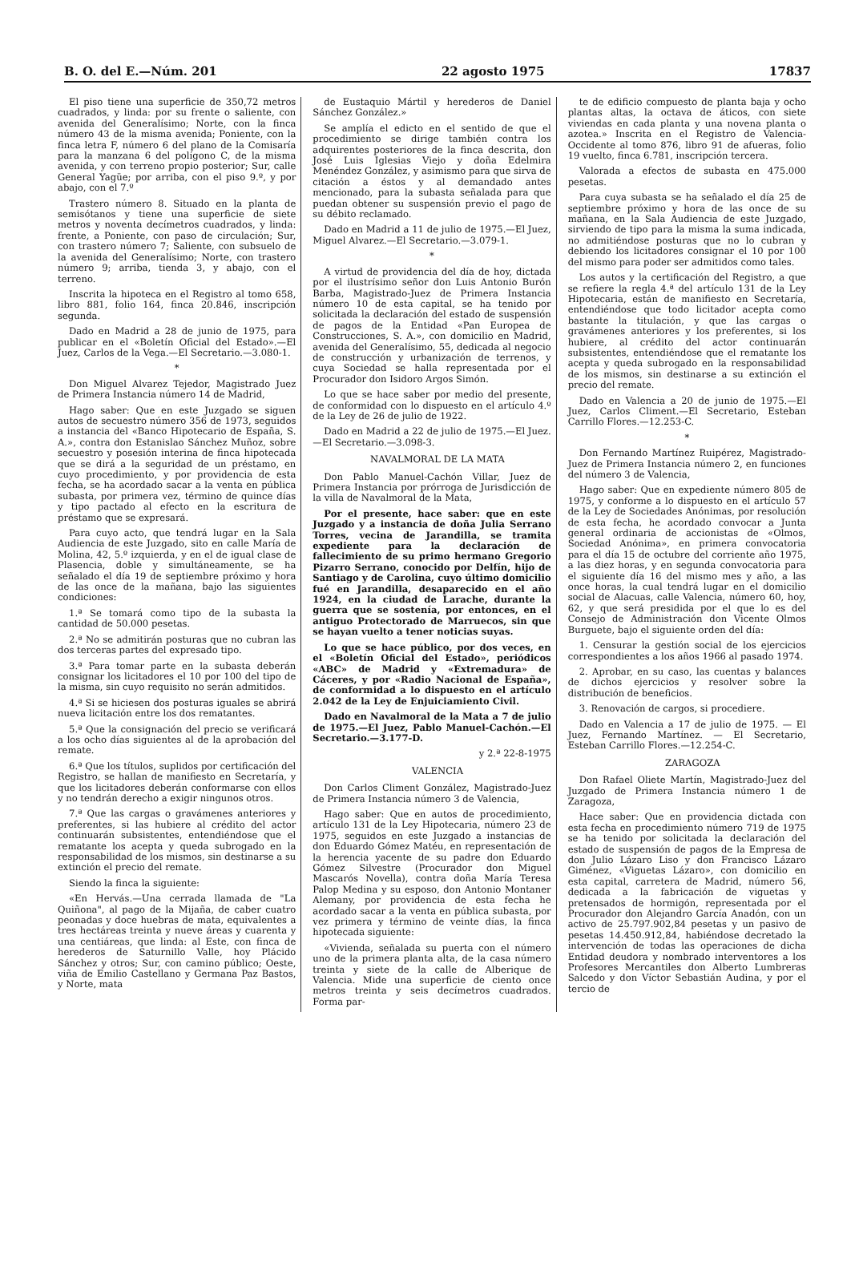B. O. del E.—Núm. 201 22 agosto 1975 17837
El piso tiene una superficie de 350,72 metros cuadrados, y linda: por su frente o saliente, con avenida del Generalísimo; Norte, con la finca número 43 de la misma avenida; Poniente, con la finca letra F, número 6 del plano de la Comisaría para la manzana 6 del polígono C, de la misma avenida, y con terreno propio posterior; Sur, calle General Yagüe; por arriba, con el piso 9.º, y por abajo, con el 7.º
Trastero número 8. Situado en la planta de semisótanos y tiene una superficie de siete metros y noventa decímetros cuadrados, y linda: frente, a Poniente, con paso de circulación; Sur, con trastero número 7; Saliente, con subsuelo de la avenida del Generalísimo; Norte, con trastero número 9; arriba, tienda 3, y abajo, con el terreno.
Inscrita la hipoteca en el Registro al tomo 658, libro 881, folio 164, finca 20.846, inscripción segunda.
Dado en Madrid a 28 de junio de 1975, para publicar en el «Boletín Oficial del Estado».—El Juez, Carlos de la Vega.—El Secretario.—3.080-1.
*
Don Miguel Alvarez Tejedor, Magistrado Juez de Primera Instancia número 14 de Madrid,
Hago saber: Que en este Juzgado se siguen autos de secuestro número 356 de 1973, seguidos a instancia del «Banco Hipotecario de España, S. A.», contra don Estanislao Sánchez Muñoz, sobre secuestro y posesión interina de finca hipotecada que se dirá a la seguridad de un préstamo, en cuyo procedimiento, y por providencia de esta fecha, se ha acordado sacar a la venta en pública subasta, por primera vez, término de quince días y tipo pactado al efecto en la escritura de préstamo que se expresará.
Para cuyo acto, que tendrá lugar en la Sala Audiencia de este Juzgado, sito en calle María de Molina, 42, 5.º izquierda, y en el de igual clase de Plasencia, doble y simultáneamente, se ha señalado el día 19 de septiembre próximo y hora de las once de la mañana, bajo las siguientes condiciones:
1.ª Se tomará como tipo de la subasta la cantidad de 50.000 pesetas.
2.ª No se admitirán posturas que no cubran las dos terceras partes del expresado tipo.
3.ª Para tomar parte en la subasta deberán consignar los licitadores el 10 por 100 del tipo de la misma, sin cuyo requisito no serán admitidos.
4.ª Si se hiciesen dos posturas iguales se abrirá nueva licitación entre los dos rematantes.
5.ª Que la consignación del precio se verificará a los ocho días siguientes al de la aprobación del remate.
6.ª Que los títulos, suplidos por certificación del Registro, se hallan de manifiesto en Secretaría, y que los licitadores deberán conformarse con ellos y no tendrán derecho a exigir ningunos otros.
7.ª Que las cargas o gravámenes anteriores y preferentes, si las hubiere al crédito del actor continuarán subsistentes, entendiéndose que el rematante los acepta y queda subrogado en la responsabilidad de los mismos, sin destinarse a su extinción el precio del remate.
Siendo la finca la siguiente:
«En Hervás.—Una cerrada llamada de "La Quiñona", al pago de la Mijaña, de caber cuatro peonadas y doce huebras de mata, equivalentes a tres hectáreas treinta y nueve áreas y cuarenta y una centiáreas, que linda: al Este, con finca de herederos de Saturnillo Valle, hoy Plácido Sánchez y otros; Sur, con camino público; Oeste, viña de Emilio Castellano y Germana Paz Bastos, y Norte, mata
de Eustaquio Mártil y herederos de Daniel Sánchez González.»
Se amplía el edicto en el sentido de que el procedimiento se dirige también contra los adquirentes posteriores de la finca descrita, don José Luis Iglesias Viejo y doña Edelmira Menéndez González, y asimismo para que sirva de citación a éstos y al demandado antes mencionado, para la subasta señalada para que puedan obtener su suspensión previo el pago de su débito reclamado.
Dado en Madrid a 11 de julio de 1975.—El Juez, Miguel Alvarez.—El Secretario.—3.079-1.
*
A virtud de providencia del día de hoy, dictada por el ilustrísimo señor don Luis Antonio Burón Barba, Magistrado-Juez de Primera Instancia número 10 de esta capital, se ha tenido por solicitada la declaración del estado de suspensión de pagos de la Entidad «Pan Europea de Construcciones, S. A.», con domicilio en Madrid, avenida del Generalísimo, 55, dedicada al negocio de construcción y urbanización de terrenos, y cuya Sociedad se halla representada por el Procurador don Isidoro Argos Simón.
Lo que se hace saber por medio del presente, de conformidad con lo dispuesto en el artículo 4.º de la Ley de 26 de julio de 1922.
Dado en Madrid a 22 de julio de 1975.—El Juez.—El Secretario.—3.098-3.
NAVALMORAL DE LA MATA
Don Pablo Manuel-Cachón Villar, Juez de Primera Instancia por prórroga de Jurisdicción de la villa de Navalmoral de la Mata,
Por el presente, hace saber: que en este Juzgado y a instancia de doña Julia Serrano Torres, vecina de Jarandilla, se tramita expediente para la declaración de fallecimiento de su primo hermano Gregorio Pizarro Serrano, conocido por Delfín, hijo de Santiago y de Carolina, cuyo último domicilio fué en Jarandilla, desaparecido en el año 1924, en la ciudad de Larache, durante la guerra que se sostenía, por entonces, en el antiguo Protectorado de Marruecos, sin que se hayan vuelto a tener noticias suyas.
Lo que se hace público, por dos veces, en el «Boletín Oficial del Estado», periódicos «ABC» de Madrid y «Extremadura» de Cáceres, y por «Radio Nacional de España», de conformidad a lo dispuesto en el artículo 2.042 de la Ley de Enjuiciamiento Civil.
Dado en Navalmoral de la Mata a 7 de julio de 1975.—El Juez, Pablo Manuel-Cachón.—El Secretario.—3.177-D.
y 2.ª 22-8-1975
VALENCIA
Don Carlos Climent González, Magistrado-Juez de Primera Instancia número 3 de Valencia,
Hago saber: Que en autos de procedimiento, artículo 131 de la Ley Hipotecaria, número 23 de 1975, seguidos en este Juzgado a instancias de don Eduardo Gómez Matéu, en representación de la herencia yacente de su padre don Eduardo Gómez Silvestre (Procurador don Miguel Mascarós Novella), contra doña María Teresa Palop Medina y su esposo, don Antonio Montaner Alemany, por providencia de esta fecha he acordado sacar a la venta en pública subasta, por vez primera y término de veinte días, la finca hipotecada siguiente:
«Vivienda, señalada su puerta con el número uno de la primera planta alta, de la casa número treinta y siete de la calle de Alberique de Valencia. Mide una superficie de ciento once metros treinta y seis decímetros cuadrados. Forma par-
te de edificio compuesto de planta baja y ocho plantas altas, la octava de áticos, con siete viviendas en cada planta y una novena planta o azotea.» Inscrita en el Registro de Valencia-Occidente al tomo 876, libro 91 de afueras, folio 19 vuelto, finca 6.781, inscripción tercera.
Valorada a efectos de subasta en 475.000 pesetas.
Para cuya subasta se ha señalado el día 25 de septiembre próximo y hora de las once de su mañana, en la Sala Audiencia de este Juzgado, sirviendo de tipo para la misma la suma indicada, no admitiéndose posturas que no lo cubran y debiendo los licitadores consignar el 10 por 100 del mismo para poder ser admitidos como tales.
Los autos y la certificación del Registro, a que se refiere la regla 4.ª del artículo 131 de la Ley Hipotecaria, están de manifiesto en Secretaría, entendiéndose que todo licitador acepta como bastante la titulación, y que las cargas o gravámenes anteriores y los preferentes, si los hubiere, al crédito del actor continuarán subsistentes, entendiéndose que el rematante los acepta y queda subrogado en la responsabilidad de los mismos, sin destinarse a su extinción el precio del remate.
Dado en Valencia a 20 de junio de 1975.—El Juez, Carlos Climent.—El Secretario, Esteban Carrillo Flores.—12.253-C.
*
Don Fernando Martínez Ruipérez, Magistrado-Juez de Primera Instancia número 2, en funciones del número 3 de Valencia,
Hago saber: Que en expediente número 805 de 1975, y conforme a lo dispuesto en el artículo 57 de la Ley de Sociedades Anónimas, por resolución de esta fecha, he acordado convocar a Junta general ordinaria de accionistas de «Olmos, Sociedad Anónima», en primera convocatoria para el día 15 de octubre del corriente año 1975, a las diez horas, y en segunda convocatoria para el siguiente día 16 del mismo mes y año, a las once horas, la cual tendrá lugar en el domicilio social de Alacuas, calle Valencia, número 60, hoy, 62, y que será presidida por el que lo es del Consejo de Administración don Vicente Olmos Burguete, bajo el siguiente orden del día:
1. Censurar la gestión social de los ejercicios correspondientes a los años 1966 al pasado 1974.
2. Aprobar, en su caso, las cuentas y balances de dichos ejercicios y resolver sobre la distribución de beneficios.
3. Renovación de cargos, si procediere.
Dado en Valencia a 17 de julio de 1975. — El Juez, Fernando Martínez. — El Secretario, Esteban Carrillo Flores.—12.254-C.
ZARAGOZA
Don Rafael Oliete Martín, Magistrado-Juez del Juzgado de Primera Instancia número 1 de Zaragoza,
Hace saber: Que en providencia dictada con esta fecha en procedimiento número 719 de 1975 se ha tenido por solicitada la declaración del estado de suspensión de pagos de la Empresa de don Julio Lázaro Liso y don Francisco Lázaro Giménez, «Viguetas Lázaro», con domicilio en esta capital, carretera de Madrid, número 56, dedicada a la fabricación de viguetas y pretensados de hormigón, representada por el Procurador don Alejandro García Anadón, con un activo de 25.797.902,84 pesetas y un pasivo de pesetas 14.450.912,84, habiéndose decretado la intervención de todas las operaciones de dicha Entidad deudora y nombrado interventores a los Profesores Mercantiles don Alberto Lumbreras Salcedo y don Víctor Sebastián Audina, y por el tercio de